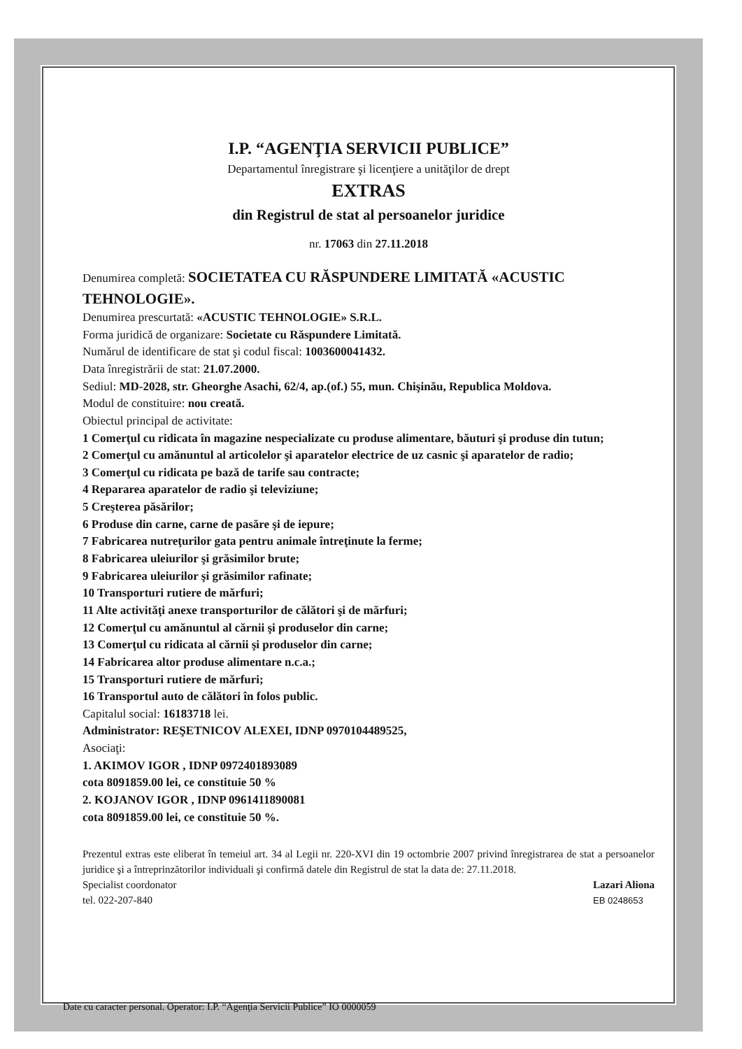I.P. “AGENŢIA SERVICII PUBLICE”
Departamentul înregistrare şi licenţiere a unităţilor de drept
EXTRAS
din Registrul de stat al persoanelor juridice
nr. 17063 din 27.11.2018
Denumirea completă: SOCIETATEA CU RĂSPUNDERE LIMITATĂ «ACUSTIC TEHNOLOGIE».
Denumirea prescurtată: «ACUSTIC TEHNOLOGIE» S.R.L.
Forma juridică de organizare: Societate cu Răspundere Limitată.
Numărul de identificare de stat şi codul fiscal: 1003600041432.
Data înregistrării de stat: 21.07.2000.
Sediul: MD-2028, str. Gheorghe Asachi, 62/4, ap.(of.) 55, mun. Chişinău, Republica Moldova.
Modul de constituire: nou creată.
Obiectul principal de activitate:
1 Comerţul cu ridicata în magazine nespecializate cu produse alimentare, băuturi şi produse din tutun;
2 Comerţul cu amănuntul al articolelor şi aparatelor electrice de uz casnic şi aparatelor de radio;
3 Comerţul cu ridicata pe bază de tarife sau contracte;
4 Repararea aparatelor de radio şi televiziune;
5 Creşterea păsărilor;
6 Produse din carne, carne de pasăre şi de iepure;
7 Fabricarea nutreţurilor gata pentru animale întreţinute la ferme;
8 Fabricarea uleiurilor şi grăsimilor brute;
9 Fabricarea uleiurilor şi grăsimilor rafinate;
10 Transporturi rutiere de mărfuri;
11 Alte activităţi anexe transporturilor de călători şi de mărfuri;
12 Comerţul cu amănuntul al cărnii şi produselor din carne;
13 Comerţul cu ridicata al cărnii şi produselor din carne;
14 Fabricarea altor produse alimentare n.c.a.;
15 Transporturi rutiere de mărfuri;
16 Transportul auto de călători în folos public.
Capitalul social: 16183718 lei.
Administrator: REŞETNICOV ALEXEI, IDNP 0970104489525,
Asociaţi:
1. AKIMOV IGOR , IDNP 0972401893089
cota 8091859.00 lei, ce constituie 50 %
2. KOJANOV IGOR , IDNP 0961411890081
cota 8091859.00 lei, ce constituie 50 %.
Prezentul extras este eliberat în temeiul art. 34 al Legii nr. 220-XVI din 19 octombrie 2007 privind înregistrarea de stat a persoanelor juridice şi a întreprinzătorilor individuali şi confirmă datele din Registrul de stat la data de: 27.11.2018.
Specialist coordonator
tel. 022-207-840
Lazari Aliona
EB 0248653
Date cu caracter personal. Operator: I.P. “Agenţia Servicii Publice” IO 0000059